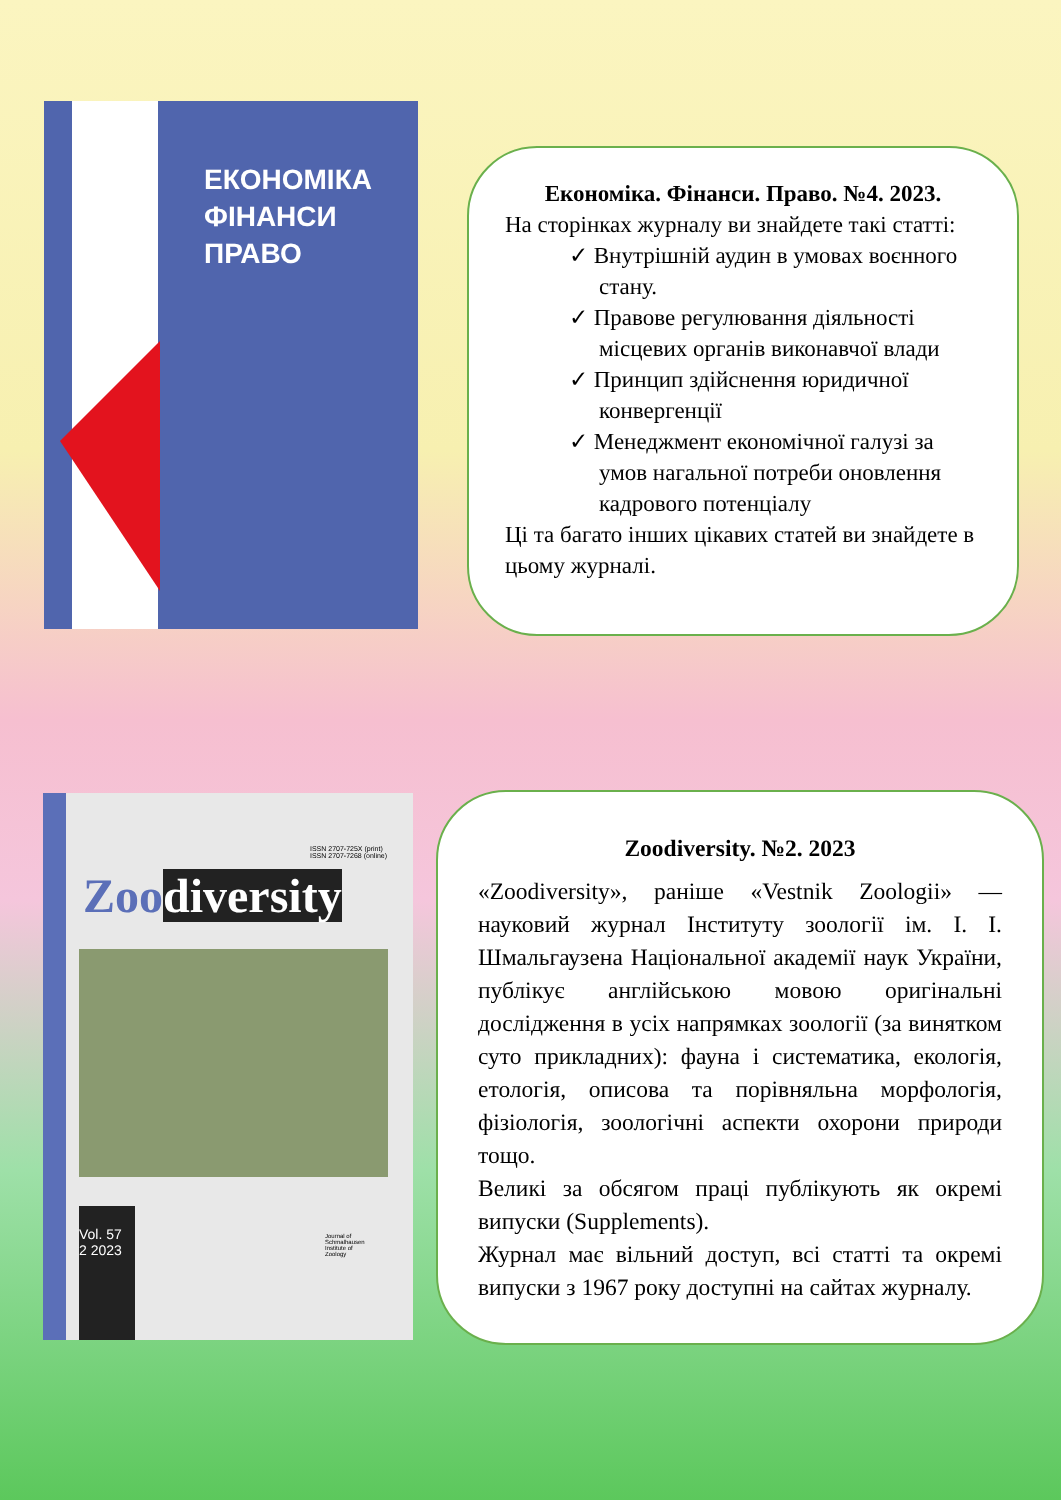ЕКОНОМІКА
ФІНАНСИ
ПРАВО
Економіка. Фінанси. Право. №4. 2023.
На сторінках журналу ви знайдете такі статті:
✓ Внутрішній аудин в умовах воєнного стану.
✓ Правове регулювання діяльності місцевих органів виконавчої влади
✓ Принцип здійснення юридичної конвергенції
✓ Менеджмент економічної галузі за умов нагальної потреби оновлення кадрового потенціалу
Ці та багато інших цікавих статей ви знайдете в цьому журналі.
ISSN 2707-725X (print)
ISSN 2707-7268 (online)
Zoo diversity
Vol. 57
2 2023
Journal of
Schmalhausen
Institute of
Zoology
Zoodiversity. №2. 2023
«Zoodiversity», раніше «Vestnik Zoologii» — науковий журнал Інституту зоології ім. І. І. Шмальгаузена Національної академії наук України, публікує англійською мовою оригінальні дослідження в усіх напрямках зоології (за винятком суто прикладних): фауна і систематика, екологія, етологія, описова та порівняльна морфологія, фізіологія, зоологічні аспекти охорони природи тощо.
Великі за обсягом праці публікують як окремі випуски (Supplements).
Журнал має вільний доступ, всі статті та окремі випуски з 1967 року доступні на сайтах журналу.